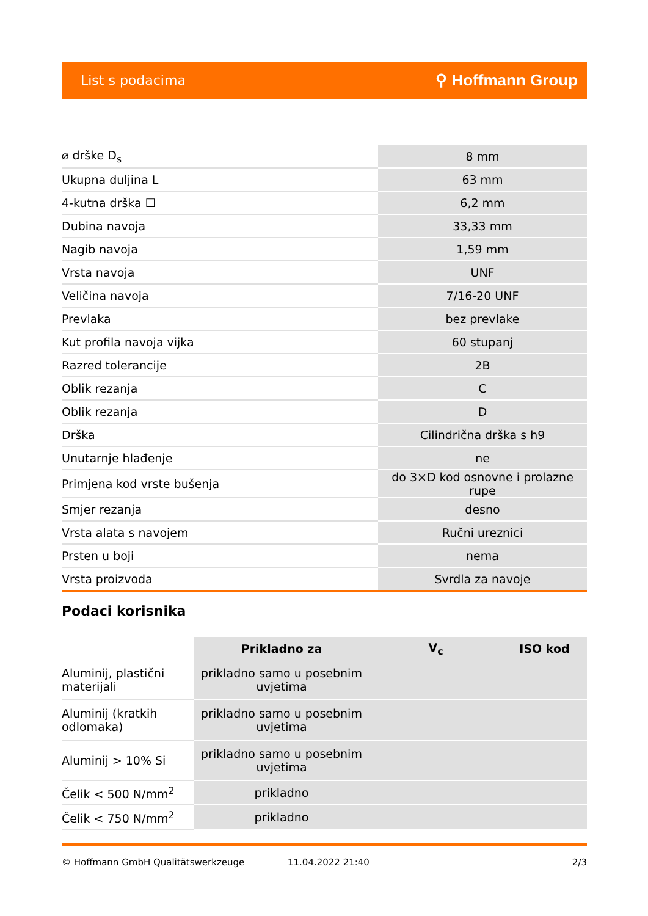List s podacima ⚲ Hoffmann Group
| ⌀ drške D<sub>s</sub> | 8 mm |
| Ukupna duljina L | 63 mm |
| 4-kutna drška ☐ | 6,2 mm |
| Dubina navoja | 33,33 mm |
| Nagib navoja | 1,59 mm |
| Vrsta navoja | UNF |
| Veličina navoja | 7/16-20 UNF |
| Prevlaka | bez prevlake |
| Kut profila navoja vijka | 60 stupanj |
| Razred tolerancije | 2B |
| Oblik rezanja | C |
| Oblik rezanja | D |
| Drška | Cilindrična drška s h9 |
| Unutarnje hlađenje | ne |
| Primjena kod vrste bušenja | do 3×D kod osnovne i prolazne rupe |
| Smjer rezanja | desno |
| Vrsta alata s navojem | Ručni ureznici |
| Prsten u boji | nema |
| Vrsta proizvoda | Svrdla za navoje |
Podaci korisnika
| | Prikladno za | V<sub>c</sub> | ISO kod |
| --- | --- | --- | --- |
| Aluminij, plastični materijali | prikladno samo u posebnim uvjetima | | |
| Aluminij (kratkih odlomaka) | prikladno samo u posebnim uvjetima | | |
| Aluminij > 10% Si | prikladno samo u posebnim uvjetima | | |
| Čelik < 500 N/mm<sup>2</sup> | prikladno | | |
| Čelik < 750 N/mm<sup>2</sup> | prikladno | | |
© Hoffmann GmbH Qualitätswerkzeuge 11.04.2022 21:40 2/3